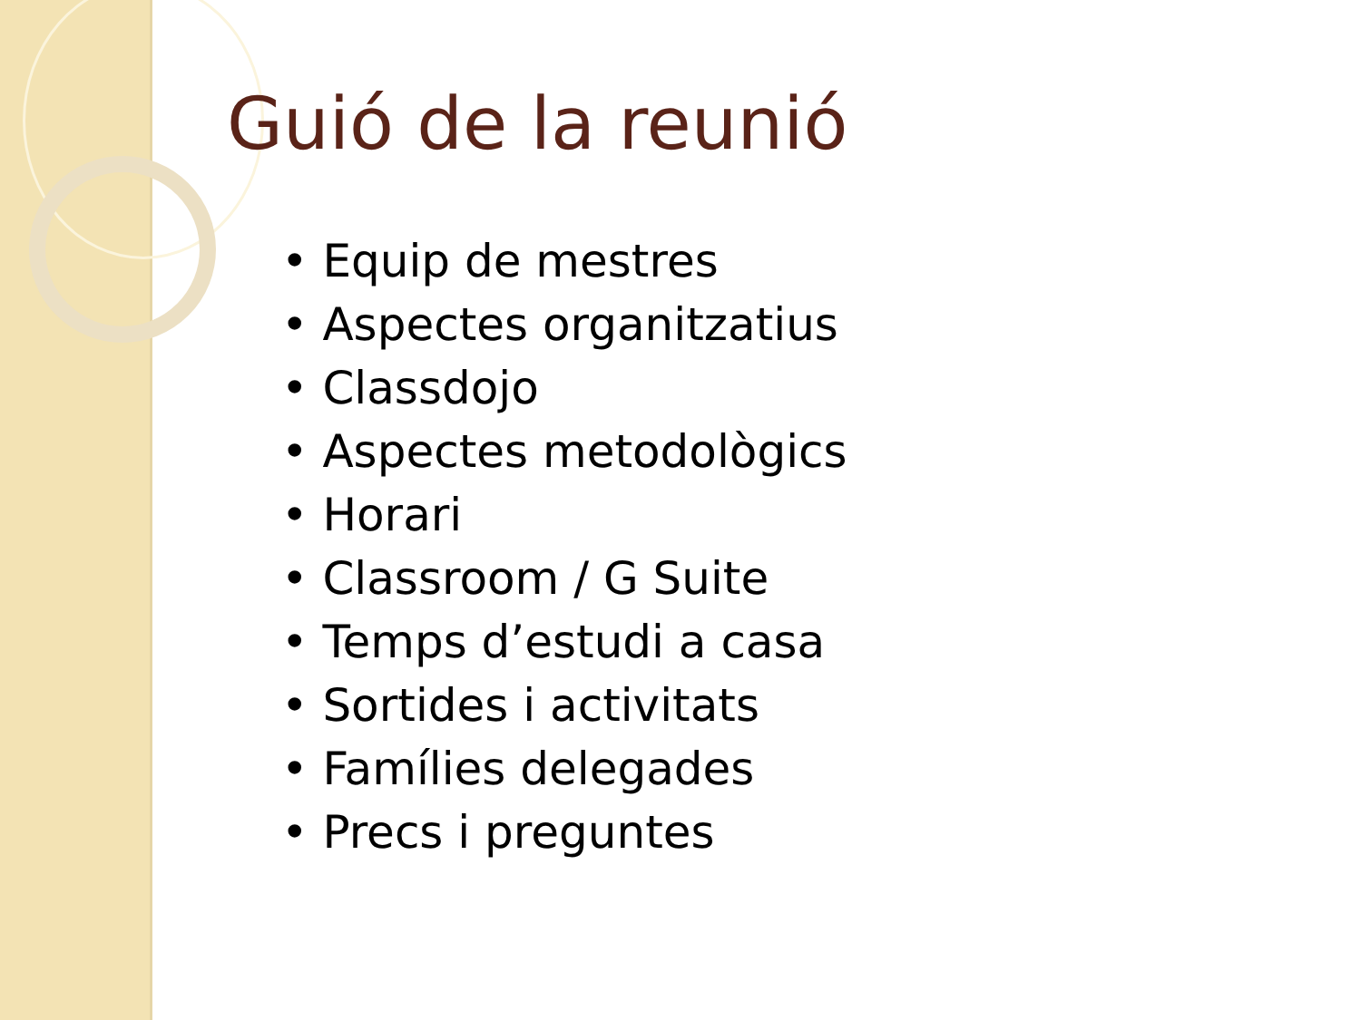Guió de la reunió
• Equip de mestres
• Aspectes organitzatius
• Classdojo
• Aspectes metodològics
• Horari
• Classroom / G Suite
• Temps d’estudi a casa
• Sortides i activitats
• Famílies delegades
• Precs i preguntes